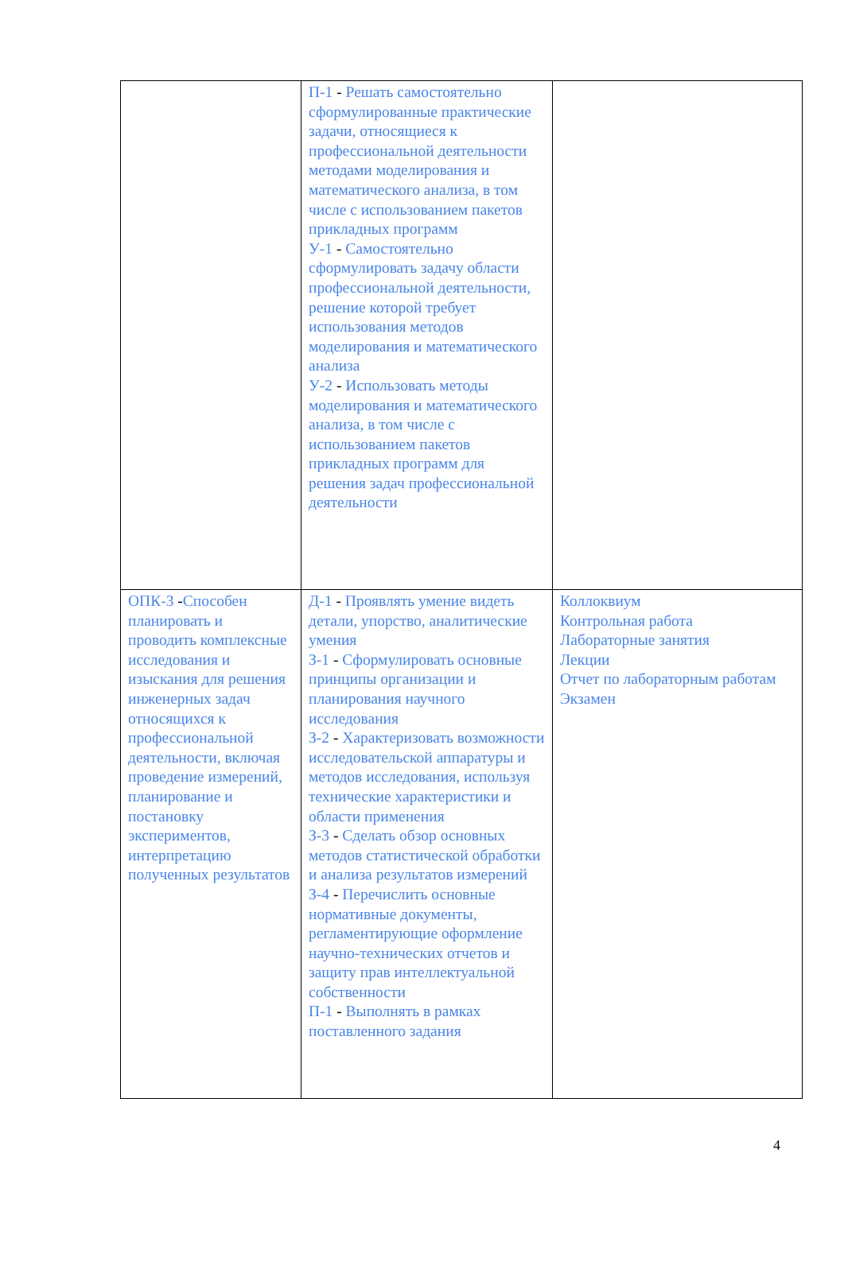| | П-1 - Решать самостоятельно сформулированные практические задачи, относящиеся к профессиональной деятельности методами моделирования и математического анализа, в том числе с использованием пакетов прикладных программ У-1 - Самостоятельно сформулировать задачу области профессиональной деятельности, решение которой требует использования методов моделирования и математического анализа У-2 - Использовать методы моделирования и математического анализа, в том числе с использованием пакетов прикладных программ для решения задач профессиональной деятельности | |
| ОПК-3 - Способен планировать и проводить комплексные исследования и изыскания для решения инженерных задач относящихся к профессиональной деятельности, включая проведение измерений, планирование и постановку экспериментов, интерпретацию полученных результатов | Д-1 - Проявлять умение видеть детали, упорство, аналитические умения З-1 - Сформулировать основные принципы организации и планирования научного исследования З-2 - Характеризовать возможности исследовательской аппаратуры и методов исследования, используя технические характеристики и области применения З-3 - Сделать обзор основных методов статистической обработки и анализа результатов измерений З-4 - Перечислить основные нормативные документы, регламентирующие оформление научно-технических отчетов и защиту прав интеллектуальной собственности П-1 - Выполнять в рамках поставленного задания | Коллоквиум Контрольная работа Лабораторные занятия Лекции Отчет по лабораторным работам Экзамен |
4